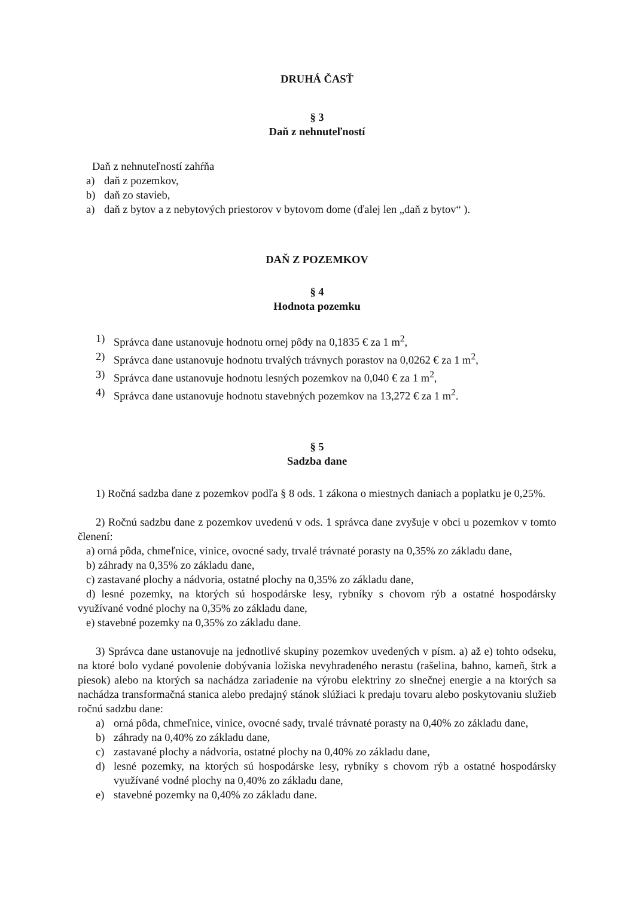DRUHÁ ČASŤ
§ 3
Daň z nehnuteľností
Daň z nehnuteľností zahŕňa
a) daň z pozemkov,
b) daň zo stavieb,
a) daň z bytov a z nebytových priestorov v bytovom dome (ďalej len „daň z bytov“ ).
DAŇ Z POZEMKOV
§ 4
Hodnota pozemku
1) Správca dane ustanovuje hodnotu ornej pôdy na 0,1835 € za 1 m<sup>2</sup>,
2) Správca dane ustanovuje hodnotu trvalých trávnych porastov na 0,0262 € za 1 m<sup>2</sup>,
3) Správca dane ustanovuje hodnotu lesných pozemkov na 0,040 € za 1 m<sup>2</sup>,
4) Správca dane ustanovuje hodnotu stavebných pozemkov na 13,272 € za 1 m<sup>2</sup>.
§ 5
Sadzba dane
1) Ročná sadzba dane z pozemkov podľa § 8 ods. 1 zákona o miestnych daniach a poplatku je 0,25%.
2) Ročnú sadzbu dane z pozemkov uvedenú v ods. 1 správca dane zvyšuje v obci u pozemkov v tomto členení:
a) orná pôda, chmeľnice, vinice, ovocné sady, trvalé trávnaté porasty na 0,35% zo základu dane,
b) záhrady na 0,35% zo základu dane,
c) zastavané plochy a nádvoria, ostatné plochy na 0,35% zo základu dane,
d) lesné pozemky, na ktorých sú hospodárske lesy, rybníky s chovom rýb a ostatné hospodársky využívané vodné plochy na 0,35% zo základu dane,
e) stavebné pozemky na 0,35% zo základu dane.
3) Správca dane ustanovuje na jednotlivé skupiny pozemkov uvedených v písm. a) až e) tohto odseku, na ktoré bolo vydané povolenie dobývania ložiska nevyhradeného nerastu (rašelina, bahno, kameň, štrk a piesok) alebo na ktorých sa nachádza zariadenie na výrobu elektriny zo slnečnej energie a na ktorých sa nachádza transformačná stanica alebo predajný stánok slúžiaci k predaju tovaru alebo poskytovaniu služieb ročnú sadzbu dane:
a) orná pôda, chmeľnice, vinice, ovocné sady, trvalé trávnaté porasty na 0,40% zo základu dane,
b) záhrady na 0,40% zo základu dane,
c) zastavané plochy a nádvoria, ostatné plochy na 0,40% zo základu dane,
d) lesné pozemky, na ktorých sú hospodárske lesy, rybníky s chovom rýb a ostatné hospodársky využívané vodné plochy na 0,40% zo základu dane,
e) stavebné pozemky na 0,40% zo základu dane.